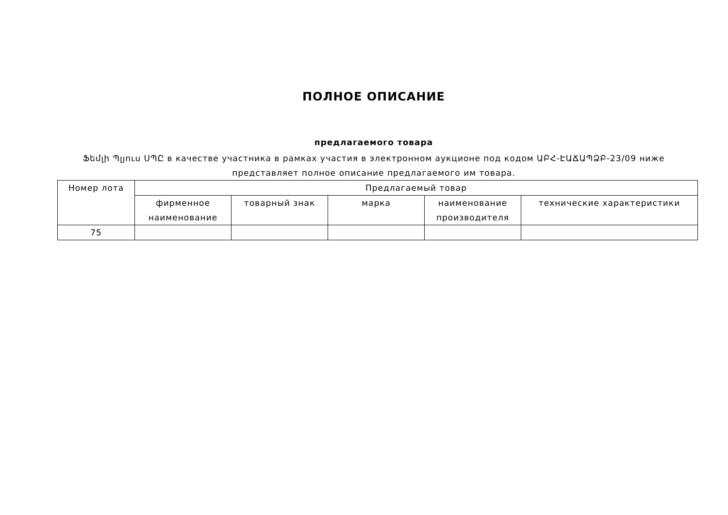ПОЛНОЕ ОПИСАНИЕ
предлагаемого товара
Ֆեմլի Պլյուս ՍՊԸ в качестве участника в рамках участия в электронном аукционе под кодом ԱԲՀ-ԷԱՃԱՊՁԲ-23/09 ниже представляет полное описание предлагаемого им товара.
| Номер лота | Предлагаемый товар | | | | |
| --- | --- | --- | --- | --- | --- |
| | фирменное наименование | товарный знак | марка | наименование производителя | технические характеристики |
| 75 | | | | | |